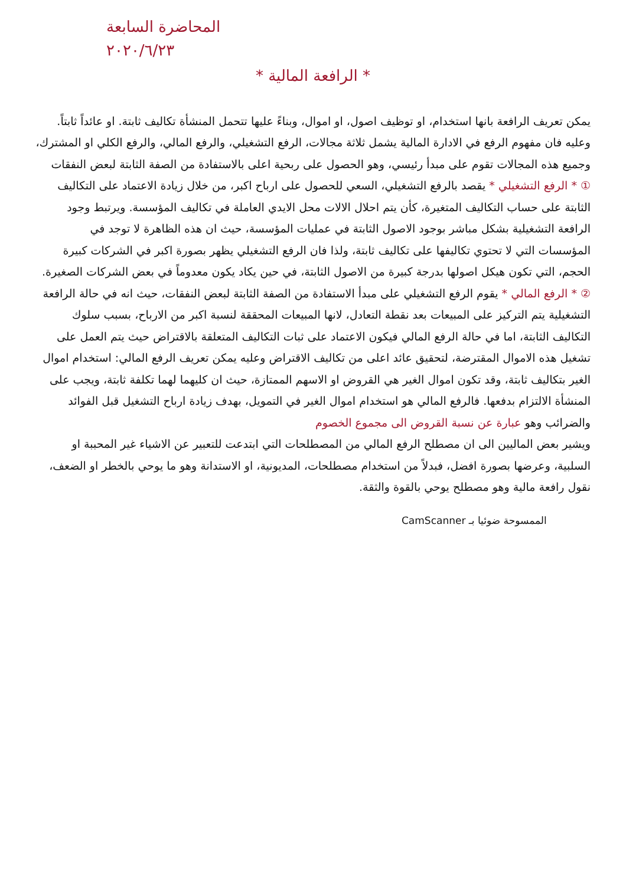المحاضرة السابعة
٢٠٢٠/٦/٢٣
* الرافعة المالية *
يمكن تعريف الرافعة بانها استخدام، او توظيف اصول، او اموال، وبناءً عليها تتحمل المنشأة تكاليف ثابتة. او عائداً ثابتاً. وعليه فان مفهوم الرفع في الادارة المالية يشمل ثلاثة مجالات، الرفع التشغيلي، والرفع المالي، والرفع الكلي او المشترك، وجميع هذه المجالات تقوم على مبدأ رئيسي، وهو الحصول على ربحية اعلى بالاستفادة من الصفة الثابتة لبعض النفقات
① * الرفع التشغيلي * يقصد بالرفع التشغيلي، السعي للحصول على ارباح اكبر، من خلال زيادة الاعتماد على التكاليف الثابتة على حساب التكاليف المتغيرة، كأن يتم احلال الالات محل الايدي العاملة في تكاليف المؤسسة. ويرتبط وجود الرافعة التشغيلية بشكل مباشر بوجود الاصول الثابتة في عمليات المؤسسة، حيث ان هذه الظاهرة لا توجد في المؤسسات التي لا تحتوي تكاليفها على تكاليف ثابتة، ولذا فان الرفع التشغيلي يظهر بصورة اكبر في الشركات كبيرة الحجم، التي تكون هيكل اصولها بدرجة كبيرة من الاصول الثابتة، في حين يكاد يكون معدوماً في بعض الشركات الصغيرة.
② * الرفع المالي * يقوم الرفع التشغيلي على مبدأ الاستفادة من الصفة الثابتة لبعض النفقات، حيث انه في حالة الرافعة التشغيلية يتم التركيز على المبيعات بعد نقطة التعادل، لانها المبيعات المحققة لنسبة اكبر من الارباح، بسبب سلوك التكاليف الثابتة، اما في حالة الرفع المالي فيكون الاعتماد على ثبات التكاليف المتعلقة بالاقتراض حيث يتم العمل على تشغيل هذه الاموال المقترضة، لتحقيق عائد اعلى من تكاليف الاقتراض وعليه يمكن تعريف الرفع المالي: استخدام اموال الغير بتكاليف ثابتة، وقد تكون اموال الغير هي القروض او الاسهم الممتازة، حيث ان كليهما لهما تكلفة ثابتة، ويجب على المنشأة الالتزام بدفعها. فالرفع المالي هو استخدام اموال الغير في التمويل، بهدف زيادة ارباح التشغيل قبل الفوائد والضرائب وهو عبارة عن نسبة القروض الى مجموع الخصوم
ويشير بعض الماليين الى ان مصطلح الرفع المالي من المصطلحات التي ابتدعت للتعبير عن الاشياء غير المحببة او السلبية، وعرضها بصورة افضل، فبدلاً من استخدام مصطلحات، المديونية، او الاستدانة وهو ما يوحي بالخطر او الضعف، نقول رافعة مالية وهو مصطلح يوحي بالقوة والثقة.
الممسوحة ضوئيا بـ CamScanner